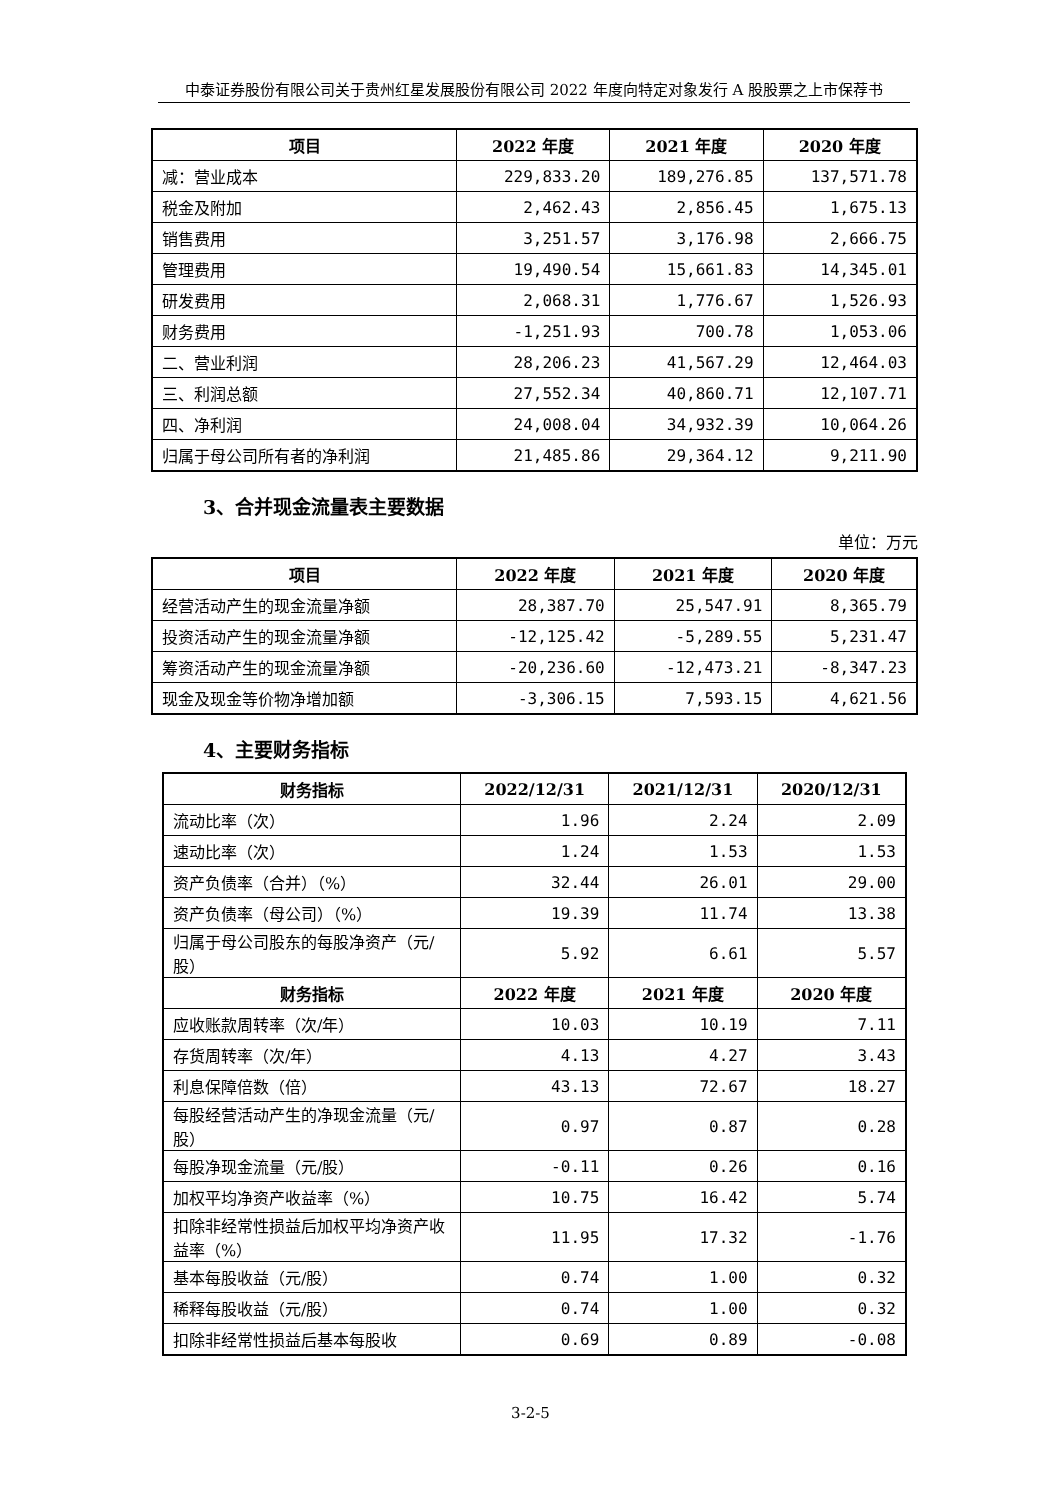中泰证券股份有限公司关于贵州红星发展股份有限公司 2022 年度向特定对象发行 A 股股票之上市保荐书
| 项目 | 2022 年度 | 2021 年度 | 2020 年度 |
| --- | --- | --- | --- |
| 减：营业成本 | 229,833.20 | 189,276.85 | 137,571.78 |
| 税金及附加 | 2,462.43 | 2,856.45 | 1,675.13 |
| 销售费用 | 3,251.57 | 3,176.98 | 2,666.75 |
| 管理费用 | 19,490.54 | 15,661.83 | 14,345.01 |
| 研发费用 | 2,068.31 | 1,776.67 | 1,526.93 |
| 财务费用 | -1,251.93 | 700.78 | 1,053.06 |
| 二、营业利润 | 28,206.23 | 41,567.29 | 12,464.03 |
| 三、利润总额 | 27,552.34 | 40,860.71 | 12,107.71 |
| 四、净利润 | 24,008.04 | 34,932.39 | 10,064.26 |
| 归属于母公司所有者的净利润 | 21,485.86 | 29,364.12 | 9,211.90 |
3、合并现金流量表主要数据
单位：万元
| 项目 | 2022 年度 | 2021 年度 | 2020 年度 |
| --- | --- | --- | --- |
| 经营活动产生的现金流量净额 | 28,387.70 | 25,547.91 | 8,365.79 |
| 投资活动产生的现金流量净额 | -12,125.42 | -5,289.55 | 5,231.47 |
| 筹资活动产生的现金流量净额 | -20,236.60 | -12,473.21 | -8,347.23 |
| 现金及现金等价物净增加额 | -3,306.15 | 7,593.15 | 4,621.56 |
4、主要财务指标
| 财务指标 | 2022/12/31 | 2021/12/31 | 2020/12/31 |
| --- | --- | --- | --- |
| 流动比率（次） | 1.96 | 2.24 | 2.09 |
| 速动比率（次） | 1.24 | 1.53 | 1.53 |
| 资产负债率（合并）（%） | 32.44 | 26.01 | 29.00 |
| 资产负债率（母公司）（%） | 19.39 | 11.74 | 13.38 |
| 归属于母公司股东的每股净资产（元/股） | 5.92 | 6.61 | 5.57 |
| 财务指标 | 2022 年度 | 2021 年度 | 2020 年度 |
| 应收账款周转率（次/年） | 10.03 | 10.19 | 7.11 |
| 存货周转率（次/年） | 4.13 | 4.27 | 3.43 |
| 利息保障倍数（倍） | 43.13 | 72.67 | 18.27 |
| 每股经营活动产生的净现金流量（元/股） | 0.97 | 0.87 | 0.28 |
| 每股净现金流量（元/股） | -0.11 | 0.26 | 0.16 |
| 加权平均净资产收益率（%） | 10.75 | 16.42 | 5.74 |
| 扣除非经常性损益后加权平均净资产收益率（%） | 11.95 | 17.32 | -1.76 |
| 基本每股收益（元/股） | 0.74 | 1.00 | 0.32 |
| 稀释每股收益（元/股） | 0.74 | 1.00 | 0.32 |
| 扣除非经常性损益后基本每股收 | 0.69 | 0.89 | -0.08 |
3-2-5